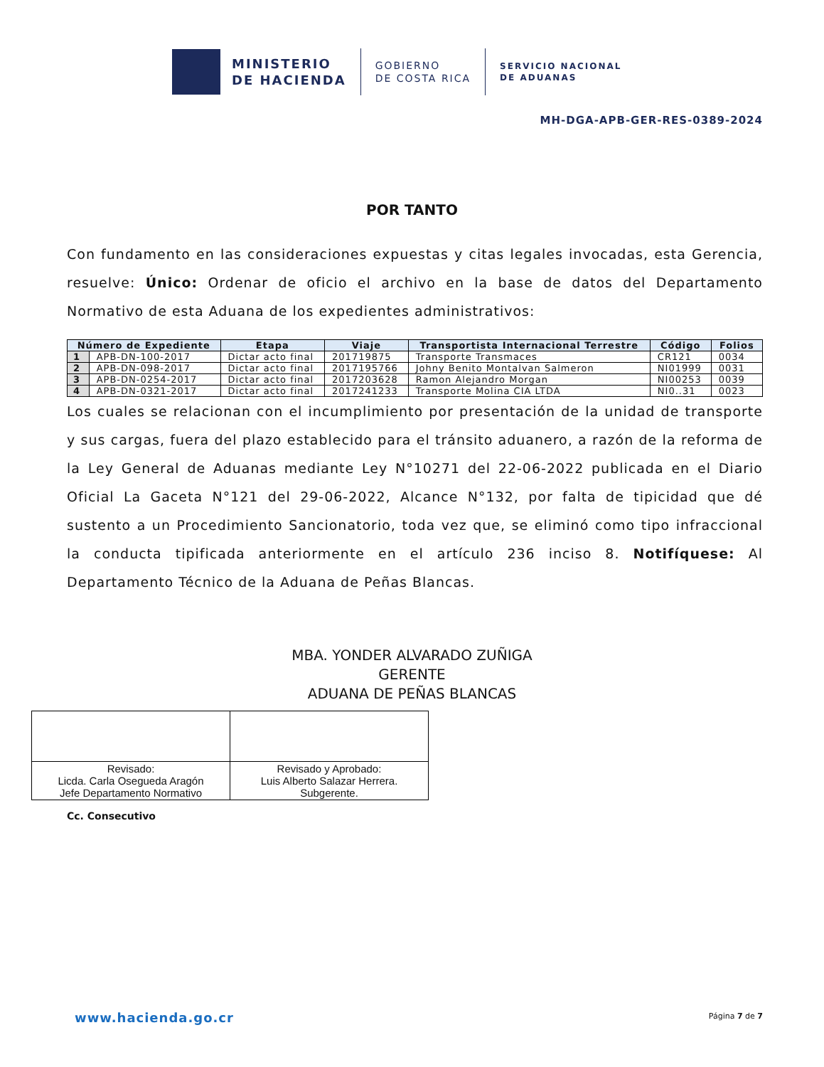MINISTERIO
DE HACIENDA
GOBIERNO
DE COSTA RICA
SERVICIO NACIONAL
DE ADUANAS
MH-DGA-APB-GER-RES-0389-2024
POR TANTO
Con fundamento en las consideraciones expuestas y citas legales invocadas, esta Gerencia, resuelve: Único: Ordenar de oficio el archivo en la base de datos del Departamento Normativo de esta Aduana de los expedientes administrativos:
| Número de Expediente | | Etapa | Viaje | Transportista Internacional Terrestre | Código | Folios |
| --- | --- | --- | --- | --- | --- | --- |
| 1 | APB-DN-100-2017 | Dictar acto final | 201719875 | Transporte Transmaces | CR121 | 0034 |
| 2 | APB-DN-098-2017 | Dictar acto final | 2017195766 | Johny Benito Montalvan Salmeron | NI01999 | 0031 |
| 3 | APB-DN-0254-2017 | Dictar acto final | 2017203628 | Ramon Alejandro Morgan | NI00253 | 0039 |
| 4 | APB-DN-0321-2017 | Dictar acto final | 2017241233 | Transporte Molina CIA LTDA | NI0..31 | 0023 |
Los cuales se relacionan con el incumplimiento por presentación de la unidad de transporte y sus cargas, fuera del plazo establecido para el tránsito aduanero, a razón de la reforma de la Ley General de Aduanas mediante Ley N°10271 del 22-06-2022 publicada en el Diario Oficial La Gaceta N°121 del 29-06-2022, Alcance N°132, por falta de tipicidad que dé sustento a un Procedimiento Sancionatorio, toda vez que, se eliminó como tipo infraccional la conducta tipificada anteriormente en el artículo 236 inciso 8. Notifíquese: Al Departamento Técnico de la Aduana de Peñas Blancas.
MBA. YONDER ALVARADO ZUÑIGA
GERENTE
ADUANA DE PEÑAS BLANCAS
| Revisado: Licda. Carla Osegueda Aragón Jefe Departamento Normativo | Revisado y Aprobado: Luis Alberto Salazar Herrera. Subgerente. |
Cc. Consecutivo
www.hacienda.go.cr Página 7 de 7